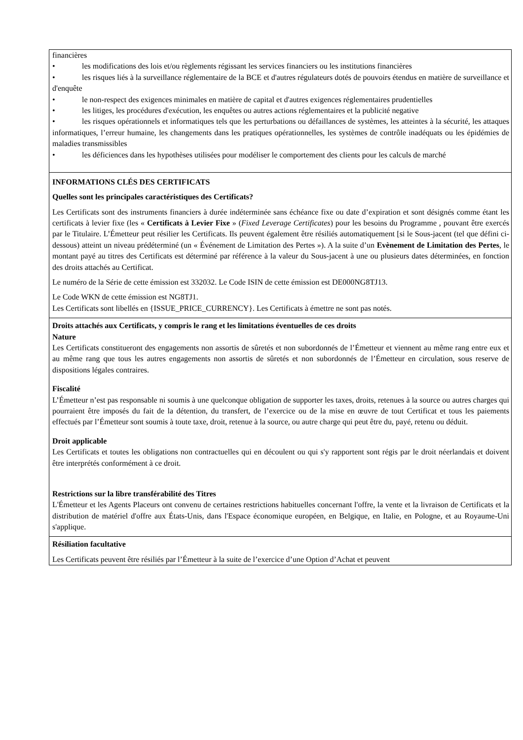| financières • les modifications des lois et/ou règlements régissant les services financiers ou les institutions financières • les risques liés à la surveillance réglementaire de la BCE et d'autres régulateurs dotés de pouvoirs étendus en matière de surveillance et d'enquête • le non-respect des exigences minimales en matière de capital et d'autres exigences réglementaires prudentielles • les litiges, les procédures d'exécution, les enquêtes ou autres actions réglementaires et la publicité negative • les risques opérationnels et informatiques tels que les perturbations ou défaillances de systèmes, les atteintes à la sécurité, les attaques informatiques, l’erreur humaine, les changements dans les pratiques opérationnelles, les systèmes de contrôle inadéquats ou les épidémies de maladies transmissibles • les déficiences dans les hypothèses utilisées pour modéliser le comportement des clients pour les calculs de marché |
| INFORMATIONS CLÉS DES CERTIFICATS Quelles sont les principales caractéristiques des Certificats? Les Certificats sont des instruments financiers à durée indéterminée sans échéance fixe ou date d’expiration et sont désignés comme étant les certificats à levier fixe (les « Certificats à Levier Fixe » ( Fixed Leverage Certificates ) pour les besoins du Programme , pouvant être exercés par le Titulaire. L’Émetteur peut résilier les Certificats. Ils peuvent également être résiliés automatiquement [si le Sous-jacent (tel que défini ci-dessous) atteint un niveau prédéterminé (un « Événement de Limitation des Pertes »). A la suite d’un Evènement de Limitation des Pertes , le montant payé au titres des Certificats est déterminé par référence à la valeur du Sous-jacent à une ou plusieurs dates déterminées, en fonction des droits attachés au Certificat. Le numéro de la Série de cette émission est 332032. Le Code ISIN de cette émission est DE000NG8TJ13. Le Code WKN de cette émission est NG8TJ1. Les Certificats sont libellés en {ISSUE_PRICE_CURRENCY}. Les Certificats à émettre ne sont pas notés. |
| Droits attachés aux Certificats, y compris le rang et les limitations éventuelles de ces droits Nature Les Certificats constitueront des engagements non assortis de sûretés et non subordonnés de l’Émetteur et viennent au même rang entre eux et au même rang que tous les autres engagements non assortis de sûretés et non subordonnés de l’Émetteur en circulation, sous reserve de dispositions légales contraires. Fiscalité L’Émetteur n’est pas responsable ni soumis à une quelconque obligation de supporter les taxes, droits, retenues à la source ou autres charges qui pourraient être imposés du fait de la détention, du transfert, de l’exercice ou de la mise en œuvre de tout Certificat et tous les paiements effectués par l’Émetteur sont soumis à toute taxe, droit, retenue à la source, ou autre charge qui peut être du, payé, retenu ou déduit. Droit applicable Les Certificats et toutes les obligations non contractuelles qui en découlent ou qui s'y rapportent sont régis par le droit néerlandais et doivent être interprétés conformément à ce droit. Restrictions sur la libre transférabilité des Titres L'Émetteur et les Agents Placeurs ont convenu de certaines restrictions habituelles concernant l'offre, la vente et la livraison de Certificats et la distribution de matériel d'offre aux États-Unis, dans l'Espace économique européen, en Belgique, en Italie, en Pologne, et au Royaume-Uni s'applique. |
| Résiliation facultative Les Certificats peuvent être résiliés par l’Émetteur à la suite de l’exercice d’une Option d’Achat et peuvent |